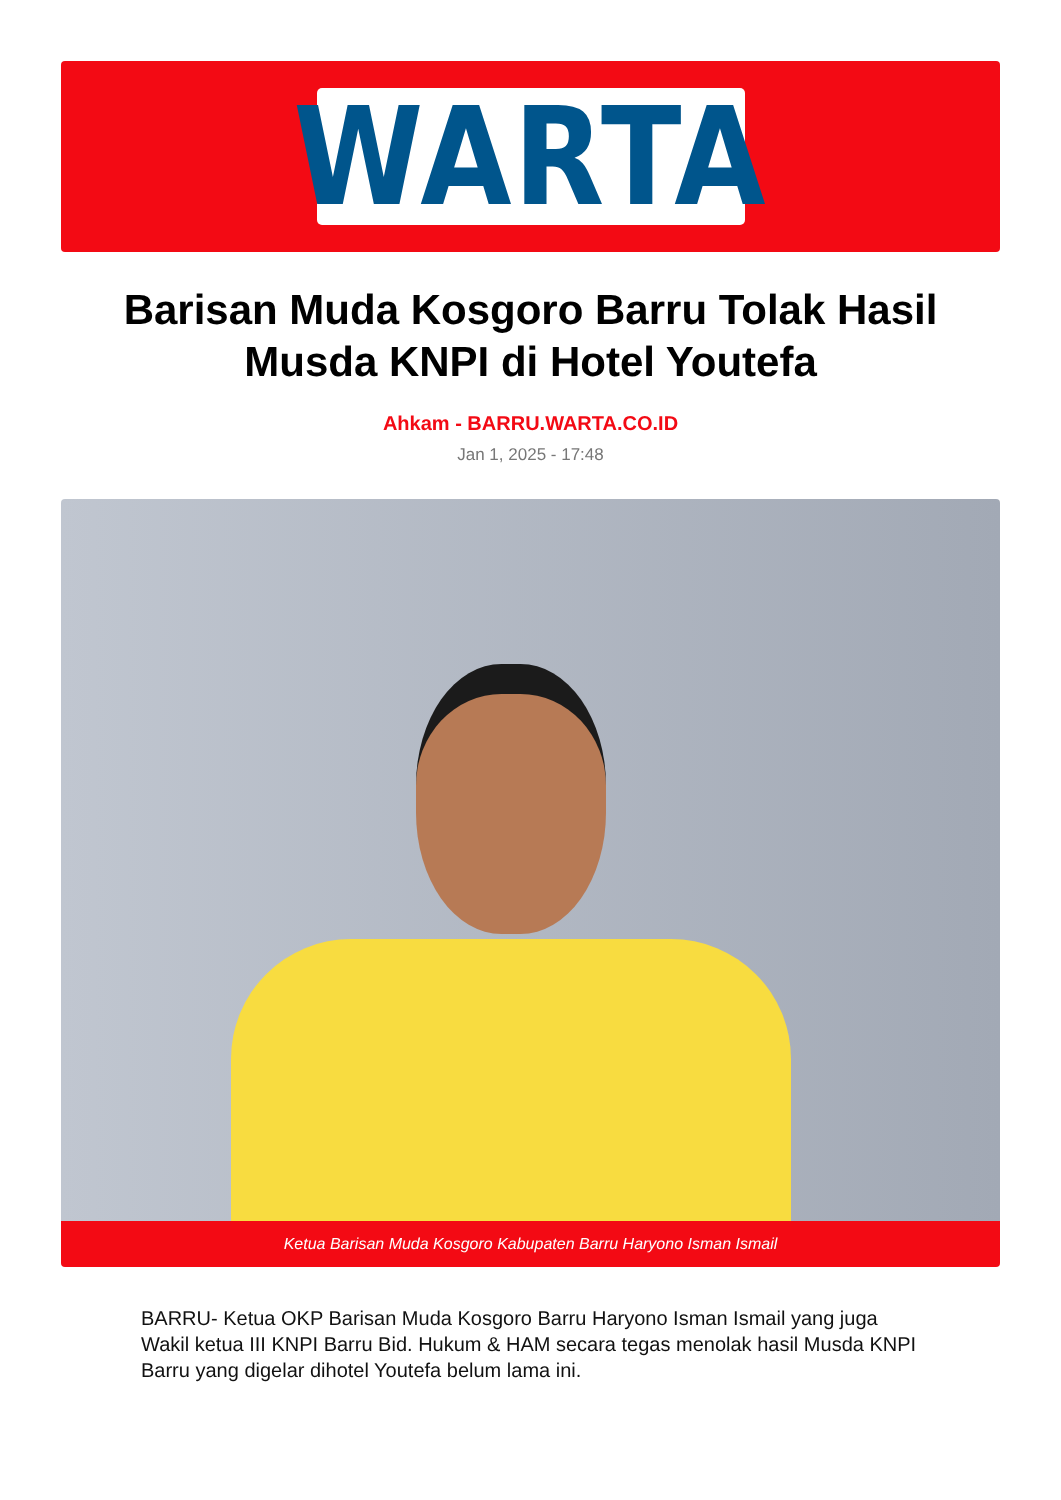WARTA
Barisan Muda Kosgoro Barru Tolak Hasil Musda KNPI di Hotel Youtefa
Ahkam - BARRU.WARTA.CO.ID
Jan 1, 2025 - 17:48
Ketua Barisan Muda Kosgoro Kabupaten Barru Haryono Isman Ismail
BARRU- Ketua OKP Barisan Muda Kosgoro Barru Haryono Isman Ismail yang juga Wakil ketua III KNPI Barru Bid. Hukum & HAM secara tegas menolak hasil Musda KNPI Barru yang digelar dihotel Youtefa belum lama ini.